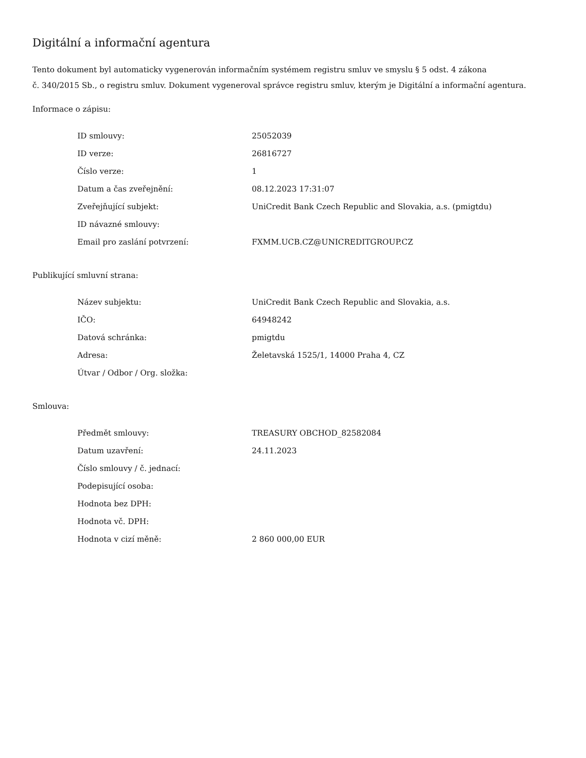Digitální a informační agentura
Tento dokument byl automaticky vygenerován informačním systémem registru smluv ve smyslu § 5 odst. 4 zákona
č. 340/2015 Sb., o registru smluv. Dokument vygeneroval správce registru smluv, kterým je Digitální a informační agentura.
Informace o zápisu:
| ID smlouvy: | 25052039 |
| ID verze: | 26816727 |
| Číslo verze: | 1 |
| Datum a čas zveřejnění: | 08.12.2023 17:31:07 |
| Zveřejňující subjekt: | UniCredit Bank Czech Republic and Slovakia, a.s. (pmigtdu) |
| ID návazné smlouvy: | |
| Email pro zaslání potvrzení: | FXMM.UCB.CZ@UNICREDITGROUP.CZ |
Publikující smluvní strana:
| Název subjektu: | UniCredit Bank Czech Republic and Slovakia, a.s. |
| IČO: | 64948242 |
| Datová schránka: | pmigtdu |
| Adresa: | Želetavská 1525/1, 14000 Praha 4, CZ |
| Útvar / Odbor / Org. složka: | |
Smlouva:
| Předmět smlouvy: | TREASURY OBCHOD_82582084 |
| Datum uzavření: | 24.11.2023 |
| Číslo smlouvy / č. jednací: | |
| Podepisující osoba: | |
| Hodnota bez DPH: | |
| Hodnota vč. DPH: | |
| Hodnota v cizí měně: | 2 860 000,00 EUR |